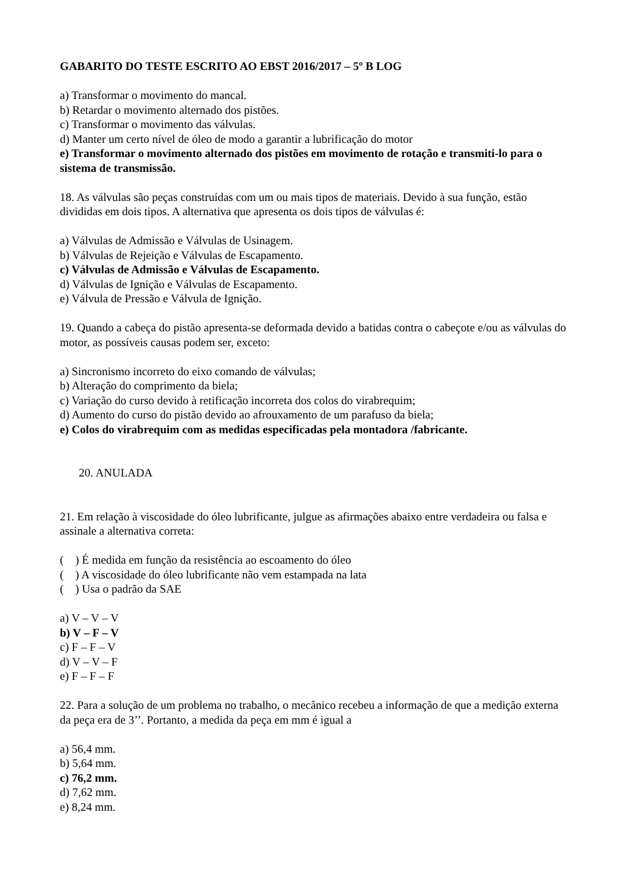GABARITO DO TESTE ESCRITO AO EBST 2016/2017 – 5º B LOG
a) Transformar o movimento do mancal.
b) Retardar o movimento alternado dos pistões.
c) Transformar o movimento das válvulas.
d) Manter um certo nível de óleo de modo a garantir a lubrificação do motor
e) Transformar o movimento alternado dos pistões em movimento de rotação e transmiti-lo para o sistema de transmissão.
18. As válvulas são peças construídas com um ou mais tipos de materiais. Devido à sua função, estão divididas em dois tipos. A alternativa que apresenta os dois tipos de válvulas é:
a) Válvulas de Admissão e Válvulas de Usinagem.
b) Válvulas de Rejeição e Válvulas de Escapamento.
c) Válvulas de Admissão e Válvulas de Escapamento.
d) Válvulas de Ignição e Válvulas de Escapamento.
e) Válvula de Pressão e Válvula de Ignição.
19. Quando a cabeça do pistão apresenta-se deformada devido a batidas contra o cabeçote e/ou as válvulas do motor, as possíveis causas podem ser, exceto:
a) Sincronismo incorreto do eixo comando de válvulas;
b) Alteração do comprimento da biela;
c) Variação do curso devido à retificação incorreta dos colos do virabrequim;
d) Aumento do curso do pistão devido ao afrouxamento de um parafuso da biela;
e) Colos do virabrequim com as medidas especificadas pela montadora /fabricante.
20. ANULADA
21. Em relação à viscosidade do óleo lubrificante, julgue as afirmações abaixo entre verdadeira ou falsa e assinale a alternativa correta:
( ) É medida em função da resistência ao escoamento do óleo
( ) A viscosidade do óleo lubrificante não vem estampada na lata
( ) Usa o padrão da SAE
a) V – V – V
b) V – F – V
c) F – F – V
d) V – V – F
e) F – F – F
22. Para a solução de um problema no trabalho, o mecânico recebeu a informação de que a medição externa da peça era de 3’’. Portanto, a medida da peça em mm é igual a
a) 56,4 mm.
b) 5,64 mm.
c) 76,2 mm.
d) 7,62 mm.
e) 8,24 mm.